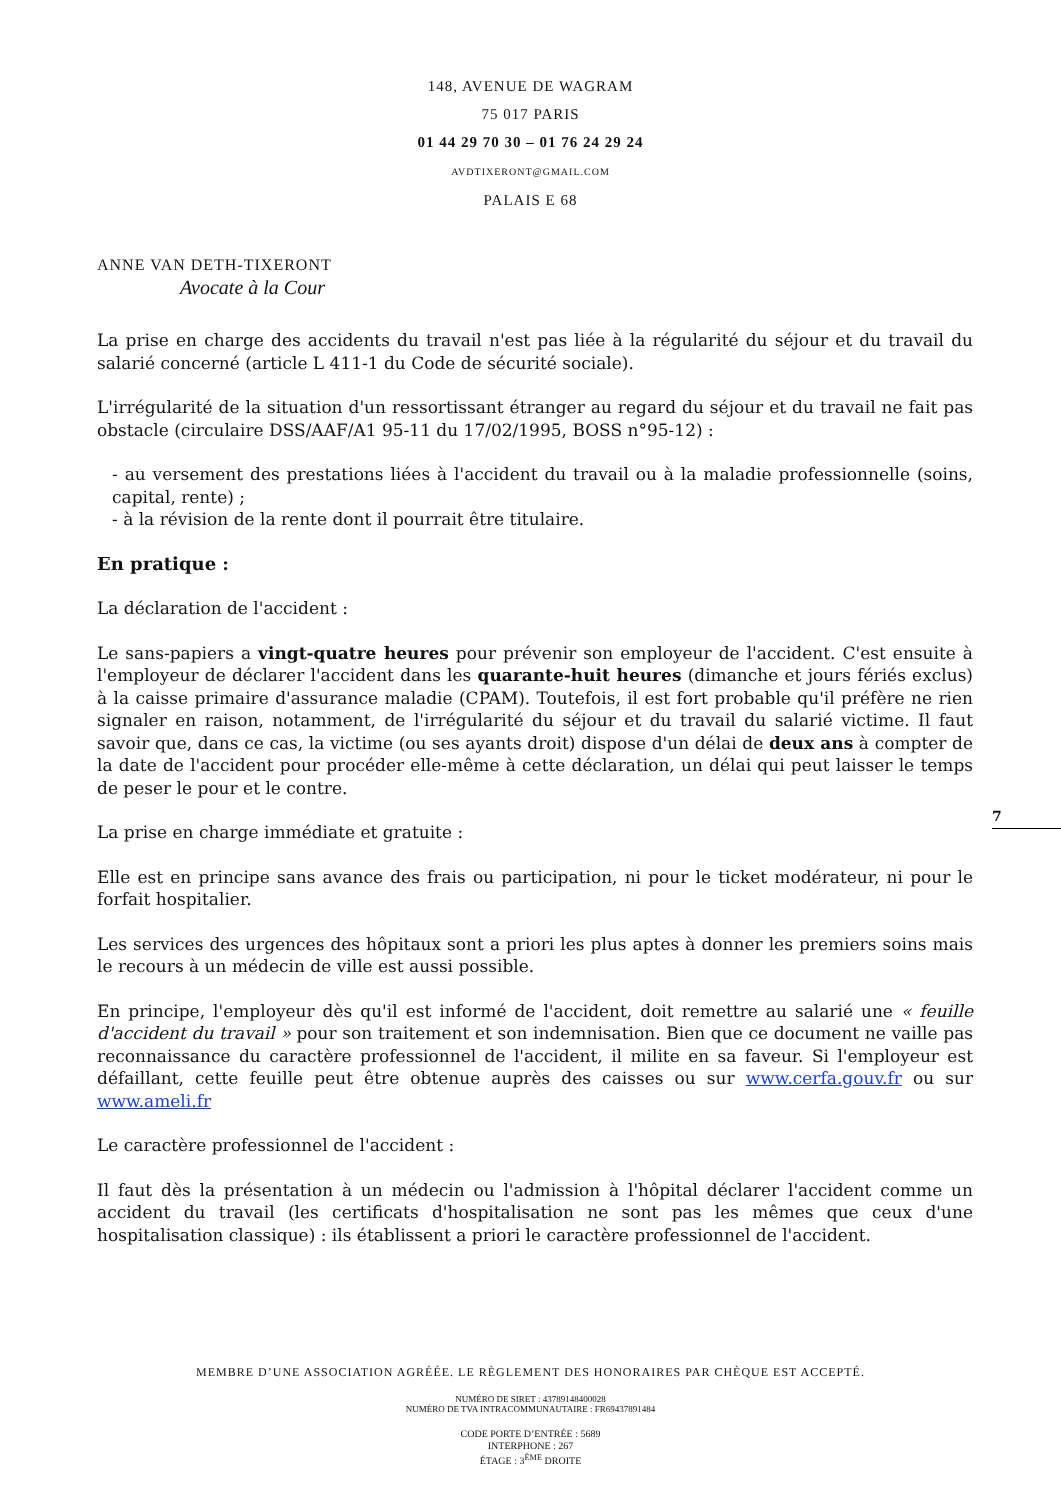148, AVENUE DE WAGRAM
75 017 PARIS
01 44 29 70 30 – 01 76 24 29 24
AVDTIXERONT@GMAIL.COM
PALAIS E 68
ANNE VAN DETH-TIXERONT
Avocate à la Cour
La prise en charge des accidents du travail n'est pas liée à la régularité du séjour et du travail du salarié concerné (article L 411-1 du Code de sécurité sociale).
L'irrégularité de la situation d'un ressortissant étranger au regard du séjour et du travail ne fait pas obstacle (circulaire DSS/AAF/A1 95-11 du 17/02/1995, BOSS n°95-12) :
- au versement des prestations liées à l'accident du travail ou à la maladie professionnelle (soins, capital, rente) ;
- à la révision de la rente dont il pourrait être titulaire.
En pratique :
La déclaration de l'accident :
Le sans-papiers a vingt-quatre heures pour prévenir son employeur de l'accident. C'est ensuite à l'employeur de déclarer l'accident dans les quarante-huit heures (dimanche et jours fériés exclus) à la caisse primaire d'assurance maladie (CPAM). Toutefois, il est fort probable qu'il préfère ne rien signaler en raison, notamment, de l'irrégularité du séjour et du travail du salarié victime. Il faut savoir que, dans ce cas, la victime (ou ses ayants droit) dispose d'un délai de deux ans à compter de la date de l'accident pour procéder elle-même à cette déclaration, un délai qui peut laisser le temps de peser le pour et le contre.
La prise en charge immédiate et gratuite :
Elle est en principe sans avance des frais ou participation, ni pour le ticket modérateur, ni pour le forfait hospitalier.
Les services des urgences des hôpitaux sont a priori les plus aptes à donner les premiers soins mais le recours à un médecin de ville est aussi possible.
En principe, l'employeur dès qu'il est informé de l'accident, doit remettre au salarié une « feuille d'accident du travail » pour son traitement et son indemnisation. Bien que ce document ne vaille pas reconnaissance du caractère professionnel de l'accident, il milite en sa faveur. Si l'employeur est défaillant, cette feuille peut être obtenue auprès des caisses ou sur www.cerfa.gouv.fr ou sur www.ameli.fr
Le caractère professionnel de l'accident :
Il faut dès la présentation à un médecin ou l'admission à l'hôpital déclarer l'accident comme un accident du travail (les certificats d'hospitalisation ne sont pas les mêmes que ceux d'une hospitalisation classique) : ils établissent a priori le caractère professionnel de l'accident.
7
MEMBRE D’UNE ASSOCIATION AGRÉÉE. LE RÈGLEMENT DES HONORAIRES PAR CHÈQUE EST ACCEPTÉ.
NUMÉRO DE SIRET : 43789148400028
NUMÉRO DE TVA INTRACOMMUNAUTAIRE : FR69437891484
CODE PORTE D’ENTRÉE : 5689
INTERPHONE : 267
ÉTAGE : 3<sup>ÈME</sup> DROITE